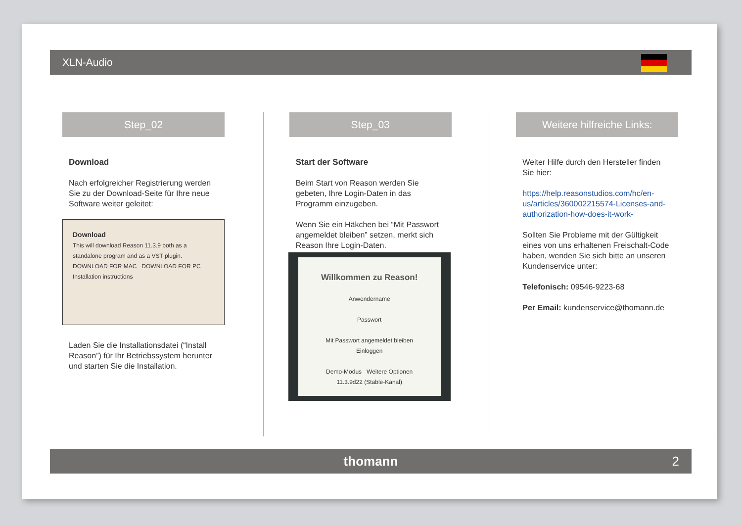XLN-Audio
Step_02
Download
Nach erfolgreicher Registrierung werden Sie zu der Download-Seite für Ihre neue Software weiter geleitet:
Download
This will download Reason 11.3.9 both as a standalone program and as a VST plugin.
DOWNLOAD FOR MAC DOWNLOAD FOR PC
Installation instructions
Laden Sie die Installationsdatei (“Install Reason”) für Ihr Betriebssystem herunter und starten Sie die Installation.
Step_03
Start der Software
Beim Start von Reason werden Sie gebeten, Ihre Login-Daten in das Programm einzugeben.
Wenn Sie ein Häkchen bei “Mit Passwort angemeldet bleiben” setzen, merkt sich Reason Ihre Login-Daten.
Willkommen zu Reason!
Anwendername
Passwort
Mit Passwort angemeldet bleiben
Einloggen
Demo-Modus Weitere Optionen
11.3.9d22 (Stable-Kanal)
Weitere hilfreiche Links:
Weiter Hilfe durch den Hersteller finden Sie hier:
https://help.reasonstudios.com/hc/en-us/articles/360002215574-Licenses-and-authorization-how-does-it-work-
Sollten Sie Probleme mit der Gültigkeit eines von uns erhaltenen Freischalt-Code haben, wenden Sie sich bitte an unseren Kundenservice unter:
Telefonisch: 09546-9223-68
Per Email: kundenservice@thomann.de
thomann 2